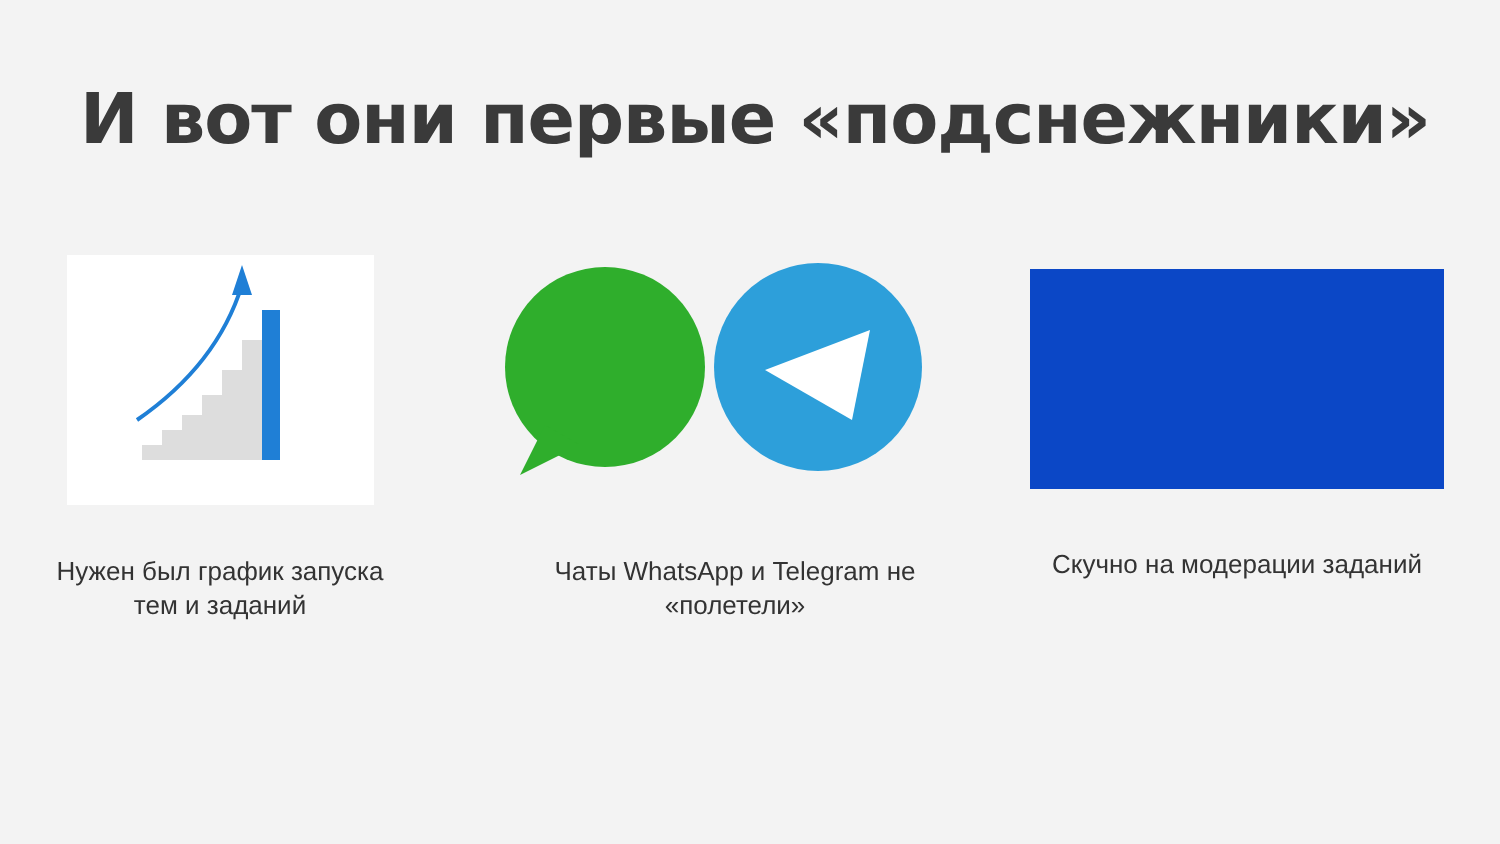И вот они первые «подснежники»
Нужен был график запуска
тем и заданий
Чаты WhatsApp и Telegram не
«полетели»
Скучно на модерации заданий